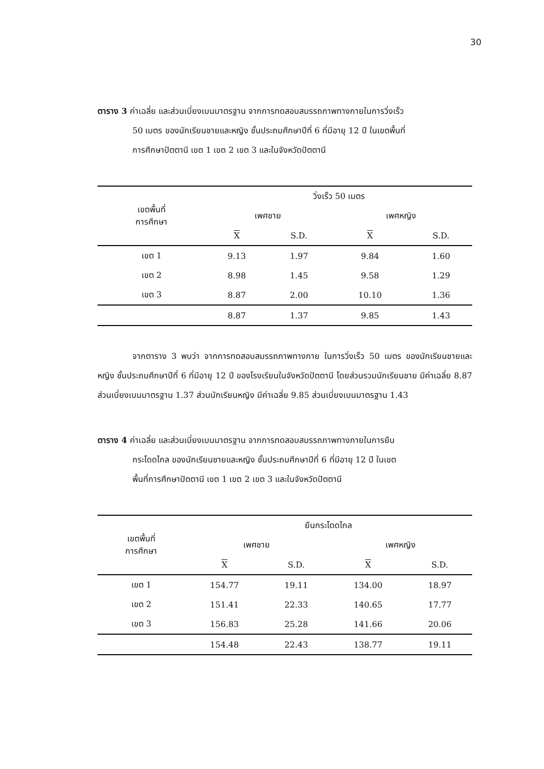30
ตาราง 3 ค่าเฉลี่ย และส่วนเบี่ยงเบนมาตรฐาน จากการทดสอบสมรรถภาพทางกายในการวิ่งเร็ว
50 เมตร ของนักเรียนชายและหญิง ชั้นประถมศึกษาปีที่ 6 ที่มีอายุ 12 ปี ในเขตพื้นที่
การศึกษาปัตตานี เขต 1 เขต 2 เขต 3 และในจังหวัดปัตตานี
| เขตพื้นที่ การศึกษา | วิ่งเร็ว 50 เมตร | | | |
| --- | --- | --- | --- | --- |
| | เพศชาย | | เพศหญิง | |
| | X | S.D. | X | S.D. |
| เขต 1 | 9.13 | 1.97 | 9.84 | 1.60 |
| เขต 2 | 8.98 | 1.45 | 9.58 | 1.29 |
| เขต 3 | 8.87 | 2.00 | 10.10 | 1.36 |
| | 8.87 | 1.37 | 9.85 | 1.43 |
จากตาราง 3 พบว่า จากการทดสอบสมรรถภาพทางกาย ในการวิ่งเร็ว 50 เมตร ของนักเรียนชายและหญิง ชั้นประถมศึกษาปีที่ 6 ที่มีอายุ 12 ปี ของโรงเรียนในจังหวัดปัตตานี โดยส่วนรวมนักเรียนชาย มีค่าเฉลี่ย 8.87 ส่วนเบี่ยงเบนมาตรฐาน 1.37 ส่วนนักเรียนหญิง มีค่าเฉลี่ย 9.85 ส่วนเบี่ยงเบนมาตรฐาน 1.43
ตาราง 4 ค่าเฉลี่ย และส่วนเบี่ยงเบนมาตรฐาน จากการทดสอบสมรรถภาพทางกายในการยืน
กระโดดไกล ของนักเรียนชายและหญิง ชั้นประถมศึกษาปีที่ 6 ที่มีอายุ 12 ปี ในเขต
พื้นที่การศึกษาปัตตานี เขต 1 เขต 2 เขต 3 และในจังหวัดปัตตานี
| เขตพื้นที่ การศึกษา | ยืนกระโดดไกล | | | |
| --- | --- | --- | --- | --- |
| | เพศชาย | | เพศหญิง | |
| | X | S.D. | X | S.D. |
| เขต 1 | 154.77 | 19.11 | 134.00 | 18.97 |
| เขต 2 | 151.41 | 22.33 | 140.65 | 17.77 |
| เขต 3 | 156.83 | 25.28 | 141.66 | 20.06 |
| | 154.48 | 22.43 | 138.77 | 19.11 |